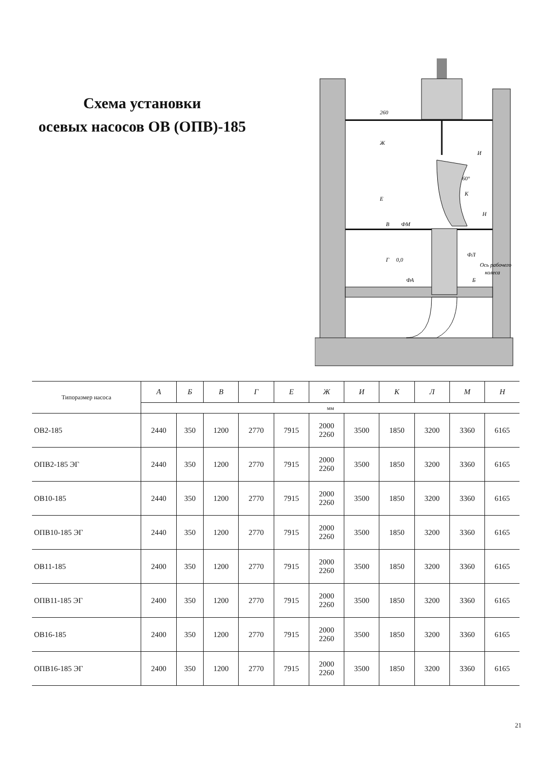Схема установки
осевых насосов ОВ (ОПВ)-185
260
Ж
Е
В
ФМ
Г
0,0
ФЛ
ФА
Б
И
60°
К
Н
Ось рабочего
колеса
| Типоразмер насоса | А | Б | В | Г | Е | Ж | И | К | Л | М | Н |
| --- | --- | --- | --- | --- | --- | --- | --- | --- | --- | --- | --- |
| | мм | | | | | | | | | | |
| ОВ2-185 | 2440 | 350 | 1200 | 2770 | 7915 | 2000 2260 | 3500 | 1850 | 3200 | 3360 | 6165 |
| ОПВ2-185 ЭГ | 2440 | 350 | 1200 | 2770 | 7915 | 2000 2260 | 3500 | 1850 | 3200 | 3360 | 6165 |
| ОВ10-185 | 2440 | 350 | 1200 | 2770 | 7915 | 2000 2260 | 3500 | 1850 | 3200 | 3360 | 6165 |
| ОПВ10-185 ЭГ | 2440 | 350 | 1200 | 2770 | 7915 | 2000 2260 | 3500 | 1850 | 3200 | 3360 | 6165 |
| ОВ11-185 | 2400 | 350 | 1200 | 2770 | 7915 | 2000 2260 | 3500 | 1850 | 3200 | 3360 | 6165 |
| ОПВ11-185 ЭГ | 2400 | 350 | 1200 | 2770 | 7915 | 2000 2260 | 3500 | 1850 | 3200 | 3360 | 6165 |
| ОВ16-185 | 2400 | 350 | 1200 | 2770 | 7915 | 2000 2260 | 3500 | 1850 | 3200 | 3360 | 6165 |
| ОПВ16-185 ЭГ | 2400 | 350 | 1200 | 2770 | 7915 | 2000 2260 | 3500 | 1850 | 3200 | 3360 | 6165 |
21